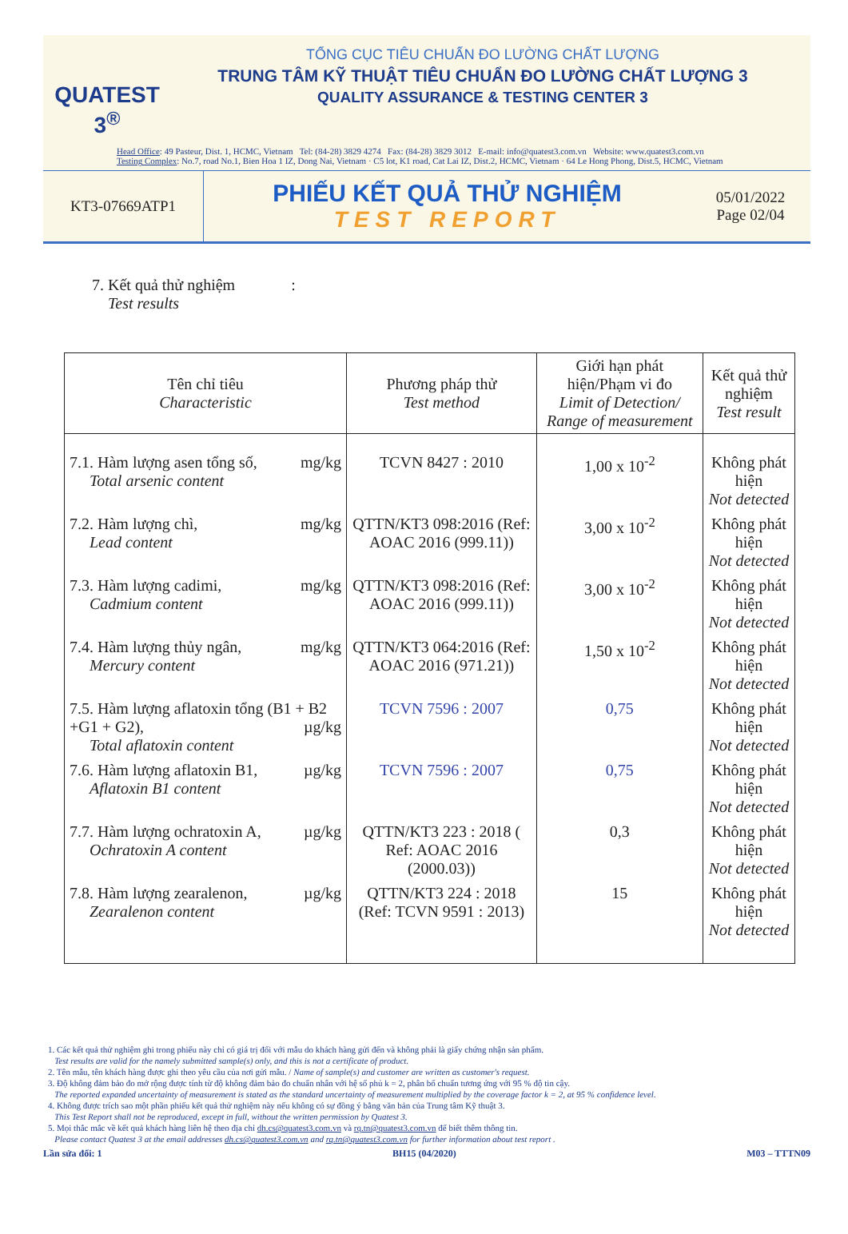QUATEST 3<sup>®</sup>
TỔNG CỤC TIÊU CHUẨN ĐO LƯỜNG CHẤT LƯỢNG
TRUNG TÂM KỸ THUẬT TIÊU CHUẨN ĐO LƯỜNG CHẤT LƯỢNG 3
QUALITY ASSURANCE & TESTING CENTER 3
Head Office: 49 Pasteur, Dist. 1, HCMC, Vietnam Tel: (84-28) 3829 4274 Fax: (84-28) 3829 3012 E-mail: info@quatest3.com.vn Website: www.quatest3.com.vn
Testing Complex: No.7, road No.1, Bien Hoa 1 IZ, Dong Nai, Vietnam · C5 lot, K1 road, Cat Lai IZ, Dist.2, HCMC, Vietnam · 64 Le Hong Phong, Dist.5, HCMC, Vietnam
KT3-07669ATP1
PHIẾU KẾT QUẢ THỬ NGHIỆM
TEST REPORT
05/01/2022
Page 02/04
7. Kết quả thử nghiệm :
Test results
| Tên chỉ tiêu Characteristic | Phương pháp thử Test method | Giới hạn phát hiện/Phạm vi đo Limit of Detection/ Range of measurement | Kết quả thử nghiệm Test result |
| --- | --- | --- | --- |
| 7.1. Hàm lượng asen tổng số, mg/kg Total arsenic content | TCVN 8427 : 2010 | 1,00 x 10<sup>-2</sup> | Không phát hiện Not detected |
| 7.2. Hàm lượng chì, mg/kg Lead content | QTTN/KT3 098:2016 (Ref: AOAC 2016 (999.11)) | 3,00 x 10<sup>-2</sup> | Không phát hiện Not detected |
| 7.3. Hàm lượng cadimi, mg/kg Cadmium content | QTTN/KT3 098:2016 (Ref: AOAC 2016 (999.11)) | 3,00 x 10<sup>-2</sup> | Không phát hiện Not detected |
| 7.4. Hàm lượng thủy ngân, mg/kg Mercury content | QTTN/KT3 064:2016 (Ref: AOAC 2016 (971.21)) | 1,50 x 10<sup>-2</sup> | Không phát hiện Not detected |
| 7.5. Hàm lượng aflatoxin tổng (B1 + B2 +G1 + G2), µg/kg Total aflatoxin content | TCVN 7596 : 2007 | 0,75 | Không phát hiện Not detected |
| 7.6. Hàm lượng aflatoxin B1, µg/kg Aflatoxin B1 content | TCVN 7596 : 2007 | 0,75 | Không phát hiện Not detected |
| 7.7. Hàm lượng ochratoxin A, µg/kg Ochratoxin A content | QTTN/KT3 223 : 2018 ( Ref: AOAC 2016 (2000.03)) | 0,3 | Không phát hiện Not detected |
| 7.8. Hàm lượng zearalenon, µg/kg Zearalenon content | QTTN/KT3 224 : 2018 (Ref: TCVN 9591 : 2013) | 15 | Không phát hiện Not detected |
1. Các kết quả thử nghiệm ghi trong phiếu này chỉ có giá trị đối với mẫu do khách hàng gửi đến và không phải là giấy chứng nhận sản phẩm.
Test results are valid for the namely submitted sample(s) only, and this is not a certificate of product.
2. Tên mẫu, tên khách hàng được ghi theo yêu cầu của nơi gửi mẫu. / Name of sample(s) and customer are written as customer's request.
3. Độ không đảm bảo đo mở rộng được tính từ độ không đảm bảo đo chuẩn nhân với hệ số phủ k = 2, phân bố chuẩn tương ứng với 95 % độ tin cậy.
The reported expanded uncertainty of measurement is stated as the standard uncertainty of measurement multiplied by the coverage factor k = 2, at 95 % confidence level.
4. Không được trích sao một phần phiếu kết quả thử nghiệm này nếu không có sự đồng ý bằng văn bản của Trung tâm Kỹ thuật 3.
This Test Report shall not be reproduced, except in full, without the written permission by Quatest 3.
5. Mọi thắc mắc về kết quả khách hàng liên hệ theo địa chỉ dh.cs@quatest3.com.vn và rq.tn@quatest3.com.vn để biết thêm thông tin.
Please contact Quatest 3 at the email addresses dh.cs@quatest3.com.vn and rq.tn@quatest3.com.vn for further information about test report .
Lần sửa đổi: 1 BH15 (04/2020) M03 – TTTN09